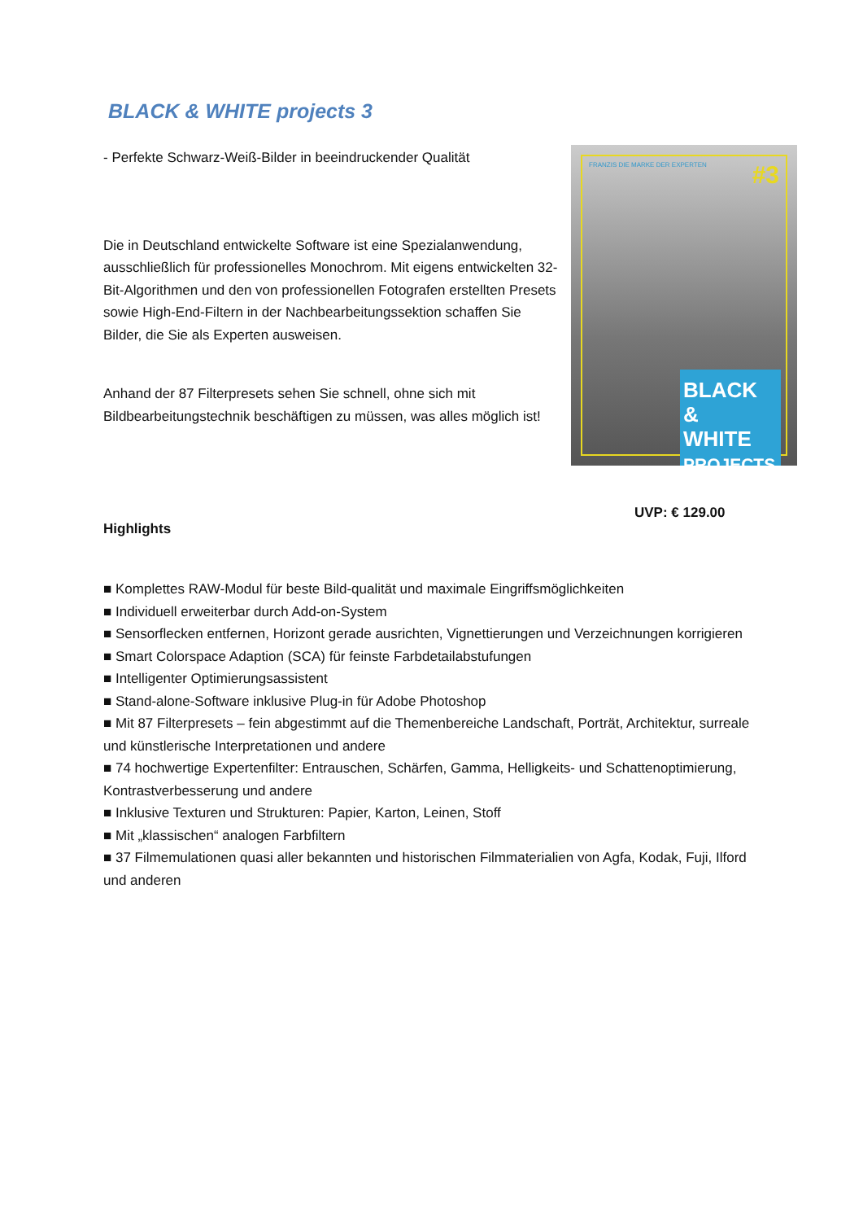BLACK & WHITE projects 3
- Perfekte Schwarz-Weiß-Bilder in beeindruckender Qualität
Die in Deutschland entwickelte Software ist eine Spezialanwendung, ausschließlich für professionelles Monochrom. Mit eigens entwickelten 32-Bit-Algorithmen und den von professionellen Fotografen erstellten Presets sowie High-End-Filtern in der Nachbearbeitungssektion schaffen Sie Bilder, die Sie als Experten ausweisen.
Anhand der 87 Filterpresets sehen Sie schnell, ohne sich mit Bildbearbeitungstechnik beschäftigen zu müssen, was alles möglich ist!
FRANZIS DIE MARKE DER EXPERTEN #3
BLACK &
WHITE
PROJECTS
UVP: € 129.00
Highlights
■ Komplettes RAW-Modul für beste Bild-qualität und maximale Eingriffsmöglichkeiten
■ Individuell erweiterbar durch Add-on-System
■ Sensorflecken entfernen, Horizont gerade ausrichten, Vignettierungen und Verzeichnungen korrigieren
■ Smart Colorspace Adaption (SCA) für feinste Farbdetailabstufungen
■ Intelligenter Optimierungsassistent
■ Stand-alone-Software inklusive Plug-in für Adobe Photoshop
■ Mit 87 Filterpresets – fein abgestimmt auf die Themenbereiche Landschaft, Porträt, Architektur, surreale und künstlerische Interpretationen und andere
■ 74 hochwertige Expertenfilter: Entrauschen, Schärfen, Gamma, Helligkeits- und Schattenoptimierung, Kontrastverbesserung und andere
■ Inklusive Texturen und Strukturen: Papier, Karton, Leinen, Stoff
■ Mit „klassischen“ analogen Farbfiltern
■ 37 Filmemulationen quasi aller bekannten und historischen Filmmaterialien von Agfa, Kodak, Fuji, Ilford und anderen